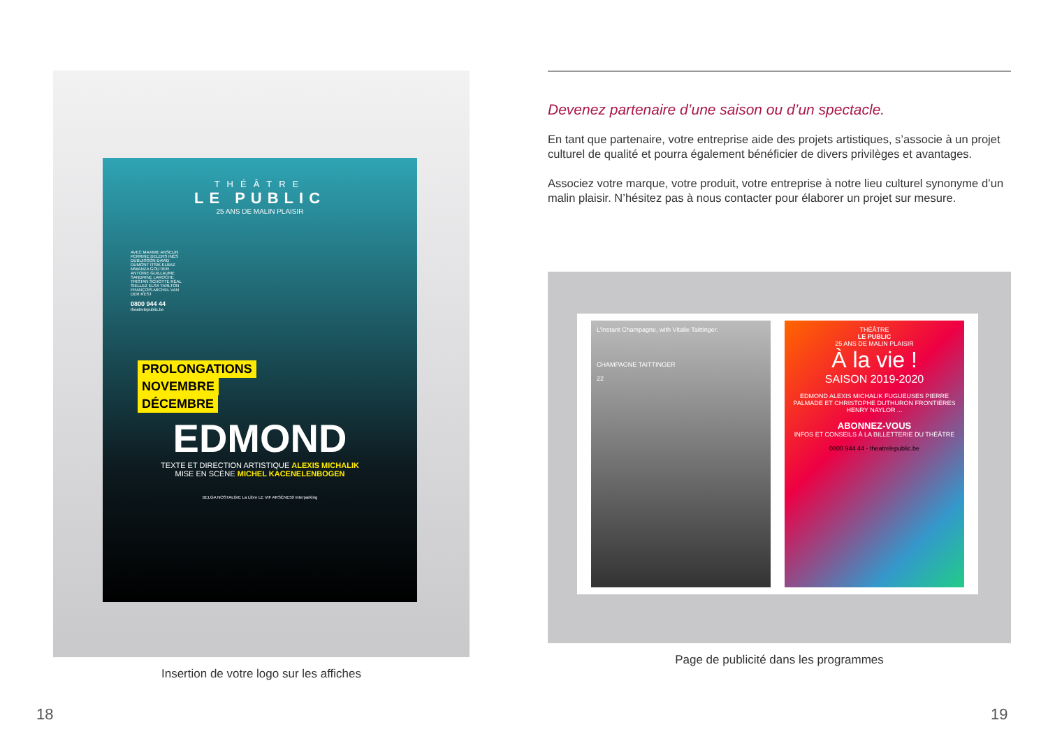THÉÂTRE
LE PUBLIC
25 ANS DE MALIN PLAISIR
AVEC MAXIME ANSELIN PERRINE DELERS INÈS DUBUISSON DAVID DUMONT ITSIK ELBAZ MWANZA GOUTIER ANTOINE GUILLAUME SANDRINE LAROCHE TRISTAN SCHOTTE RÉAL SIELLEZ ELSA TARLTON FRANÇOIS-MICHEL VAN DER REST
0800 944 44
theatrelepublic.be
PROLONGATIONS
NOVEMBRE
DÉCEMBRE
EDMOND
TEXTE ET DIRECTION ARTISTIQUE ALEXIS MICHALIK
MISE EN SCÈNE MICHEL KACENELENBOGEN
BELGA NOSTALGIE La Libre LE VIF ARSÈNE50 Interparking
Insertion de votre logo sur les affiches
Devenez partenaire d’une saison ou d’un spectacle.
En tant que partenaire, votre entreprise aide des projets artistiques, s’associe à un projet culturel de qualité et pourra également bénéficier de divers privilèges et avantages.
Associez votre marque, votre produit, votre entreprise à notre lieu culturel synonyme d’un malin plaisir. N’hésitez pas à nous contacter pour élaborer un projet sur mesure.
L’Instant Champagne, with Vitalie Taittinger.
CHAMPAGNE TAITTINGER
22
THÉÂTRE
LE PUBLIC
25 ANS DE MALIN PLAISIR
À la vie !
SAISON 2019-2020
EDMOND ALEXIS MICHALIK FUGUEUSES PIERRE PALMADE ET CHRISTOPHE DUTHURON FRONTIÈRES HENRY NAYLOR ...
ABONNEZ-VOUS
INFOS ET CONSEILS À LA BILLETTERIE DU THÉÂTRE
0800 944 44 - theatrelepublic.be
Page de publicité dans les programmes
18 19